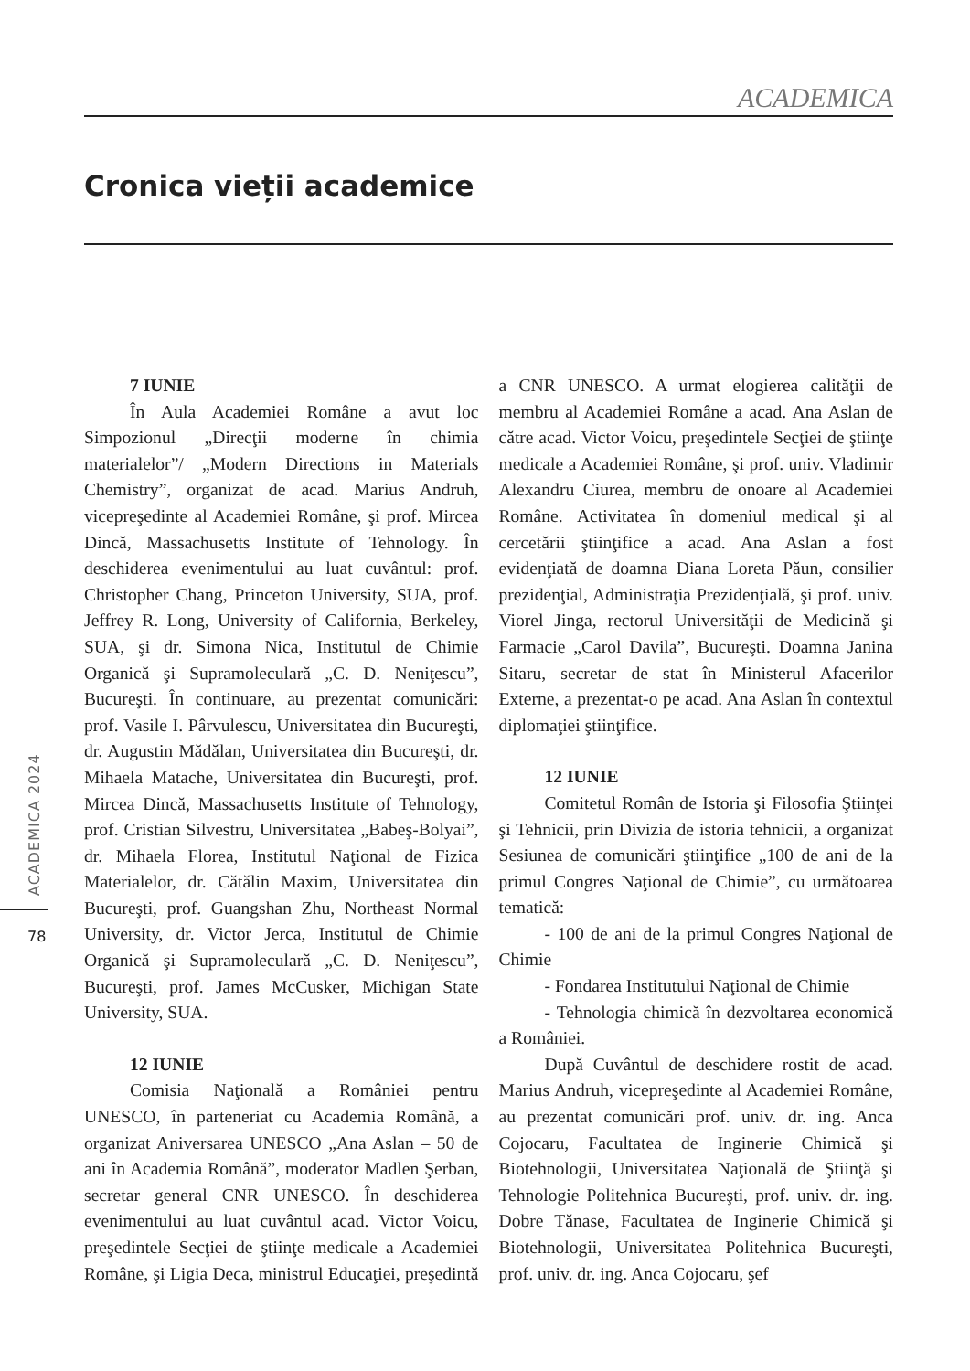ACADEMICA
Cronica vieții academice
ACADEMICA 2024
78
7 IUNIE
În Aula Academiei Române a avut loc Simpozionul „Direcţii moderne în chimia materialelor”/ „Modern Directions in Materials Chemistry”, organizat de acad. Marius Andruh, vicepreşedinte al Academiei Române, şi prof. Mircea Dincă, Massachusetts Institute of Tehnology. În deschiderea evenimentului au luat cuvântul: prof. Christopher Chang, Princeton University, SUA, prof. Jeffrey R. Long, University of California, Berkeley, SUA, şi dr. Simona Nica, Institutul de Chimie Organică şi Supramoleculară „C. D. Neniţescu”, Bucureşti. În continuare, au prezentat comunicări: prof. Vasile I. Pârvulescu, Universitatea din Bucureşti, dr. Augustin Mădălan, Universitatea din Bucureşti, dr. Mihaela Matache, Universitatea din Bucureşti, prof. Mircea Dincă, Massachusetts Institute of Tehnology, prof. Cristian Silvestru, Universitatea „Babeş-Bolyai”, dr. Mihaela Florea, Institutul Naţional de Fizica Materialelor, dr. Cătălin Maxim, Universitatea din Bucureşti, prof. Guangshan Zhu, Northeast Normal University, dr. Victor Jerca, Institutul de Chimie Organică şi Supramoleculară „C. D. Neniţescu”, Bucureşti, prof. James McCusker, Michigan State University, SUA.
12 IUNIE
Comisia Naţională a României pentru UNESCO, în parteneriat cu Academia Română, a organizat Aniversarea UNESCO „Ana Aslan – 50 de ani în Academia Română”, moderator Madlen Şerban, secretar general CNR UNESCO. În deschiderea evenimentului au luat cuvântul acad. Victor Voicu, preşedintele Secţiei de ştiinţe medicale a Academiei Române, şi Ligia Deca, ministrul Educaţiei, preşedintă a CNR UNESCO. A urmat elogierea calităţii de membru al Academiei Române a acad. Ana Aslan de către acad. Victor Voicu, preşedintele Secţiei de ştiinţe medicale a Academiei Române, şi prof. univ. Vladimir Alexandru Ciurea, membru de onoare al Academiei Române. Activitatea în domeniul medical şi al cercetării ştiinţifice a acad. Ana Aslan a fost evidenţiată de doamna Diana Loreta Păun, consilier prezidenţial, Administraţia Prezidenţială, şi prof. univ. Viorel Jinga, rectorul Universităţii de Medicină şi Farmacie „Carol Davila”, Bucureşti. Doamna Janina Sitaru, secretar de stat în Ministerul Afacerilor Externe, a prezentat-o pe acad. Ana Aslan în contextul diplomaţiei ştiinţifice.
12 IUNIE
Comitetul Român de Istoria şi Filosofia Ştiinţei şi Tehnicii, prin Divizia de istoria tehnicii, a organizat Sesiunea de comunicări ştiinţifice „100 de ani de la primul Congres Naţional de Chimie”, cu următoarea tematică:
- 100 de ani de la primul Congres Naţional de Chimie
- Fondarea Institutului Naţional de Chimie
- Tehnologia chimică în dezvoltarea economică a României.
După Cuvântul de deschidere rostit de acad. Marius Andruh, vicepreşedinte al Academiei Române, au prezentat comunicări prof. univ. dr. ing. Anca Cojocaru, Facultatea de Inginerie Chimică şi Biotehnologii, Universitatea Naţională de Ştiinţă şi Tehnologie Politehnica Bucureşti, prof. univ. dr. ing. Dobre Tănase, Facultatea de Inginerie Chimică şi Biotehnologii, Universitatea Politehnica Bucureşti, prof. univ. dr. ing. Anca Cojocaru, şef